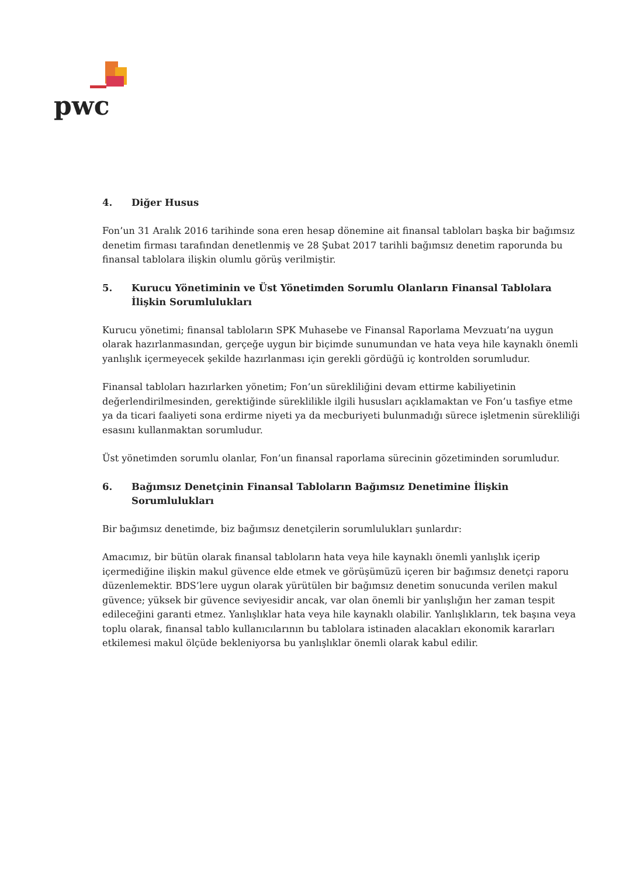pwc
4. Diğer Husus
Fon’un 31 Aralık 2016 tarihinde sona eren hesap dönemine ait finansal tabloları başka bir bağımsız denetim firması tarafından denetlenmiş ve 28 Şubat 2017 tarihli bağımsız denetim raporunda bu finansal tablolara ilişkin olumlu görüş verilmiştir.
5. Kurucu Yönetiminin ve Üst Yönetimden Sorumlu Olanların Finansal Tablolara İlişkin Sorumlulukları
Kurucu yönetimi; finansal tabloların SPK Muhasebe ve Finansal Raporlama Mevzuatı’na uygun olarak hazırlanmasından, gerçeğe uygun bir biçimde sunumundan ve hata veya hile kaynaklı önemli yanlışlık içermeyecek şekilde hazırlanması için gerekli gördüğü iç kontrolden sorumludur.
Finansal tabloları hazırlarken yönetim; Fon’un sürekliliğini devam ettirme kabiliyetinin değerlendirilmesinden, gerektiğinde süreklilikle ilgili hususları açıklamaktan ve Fon’u tasfiye etme ya da ticari faaliyeti sona erdirme niyeti ya da mecburiyeti bulunmadığı sürece işletmenin sürekliliği esasını kullanmaktan sorumludur.
Üst yönetimden sorumlu olanlar, Fon’un finansal raporlama sürecinin gözetiminden sorumludur.
6. Bağımsız Denetçinin Finansal Tabloların Bağımsız Denetimine İlişkin Sorumlulukları
Bir bağımsız denetimde, biz bağımsız denetçilerin sorumlulukları şunlardır:
Amacımız, bir bütün olarak finansal tabloların hata veya hile kaynaklı önemli yanlışlık içerip içermediğine ilişkin makul güvence elde etmek ve görüşümüzü içeren bir bağımsız denetçi raporu düzenlemektir. BDS’lere uygun olarak yürütülen bir bağımsız denetim sonucunda verilen makul güvence; yüksek bir güvence seviyesidir ancak, var olan önemli bir yanlışlığın her zaman tespit edileceğini garanti etmez. Yanlışlıklar hata veya hile kaynaklı olabilir. Yanlışlıkların, tek başına veya toplu olarak, finansal tablo kullanıcılarının bu tablolara istinaden alacakları ekonomik kararları etkilemesi makul ölçüde bekleniyorsa bu yanlışlıklar önemli olarak kabul edilir.